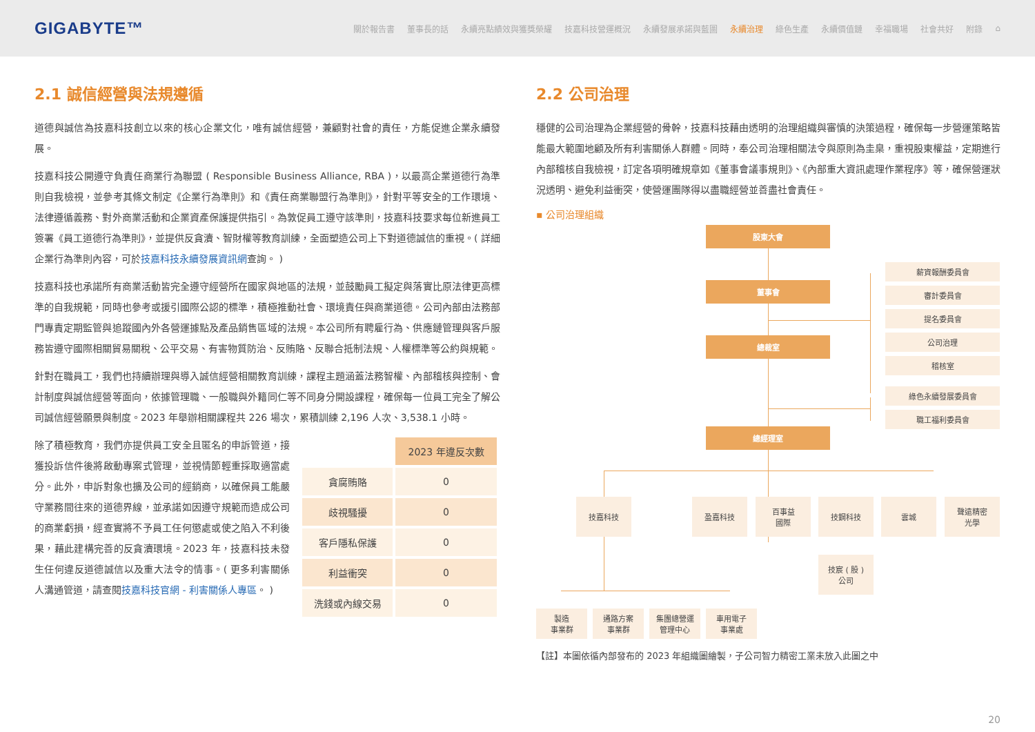GIGABYTE™ 關於報告書 董事長的話 永續亮點績效與獲獎榮耀 技嘉科技營運概況 永續發展承諾與藍圖 永續治理 綠色生產 永續價值鏈 幸福職場 社會共好 附錄 ⌂
2.1 誠信經營與法規遵循
道德與誠信為技嘉科技創立以來的核心企業文化，唯有誠信經營，兼顧對社會的責任，方能促進企業永續發展。
技嘉科技公開遵守負責任商業行為聯盟 ( Responsible Business Alliance, RBA )，以最高企業道德行為準則自我檢視，並參考其條文制定《企業行為準則》和《責任商業聯盟行為準則》，針對平等安全的工作環境、法律遵循義務、對外商業活動和企業資產保護提供指引。為敦促員工遵守該準則，技嘉科技要求每位新進員工簽署《員工道德行為準則》，並提供反貪瀆、智財權等教育訓練，全面塑造公司上下對道德誠信的重視。( 詳細企業行為準則內容，可於技嘉科技永續發展資訊網查詢。 )
技嘉科技也承諾所有商業活動皆完全遵守經營所在國家與地區的法規，並鼓勵員工擬定與落實比原法律更高標準的自我規範，同時也參考或援引國際公認的標準，積極推動社會、環境責任與商業道德。公司內部由法務部門專責定期監管與追蹤國內外各營運據點及產品銷售區域的法規。本公司所有聘雇行為、供應鏈管理與客戶服務皆遵守國際相關貿易關稅、公平交易、有害物質防治、反賄賂、反聯合抵制法規、人權標準等公約與規範。
針對在職員工，我們也持續辦理與導入誠信經營相關教育訓練，課程主題涵蓋法務智權、內部稽核與控制、會計制度與誠信經營等面向，依據管理職、一般職與外籍同仁等不同身分開設課程，確保每一位員工完全了解公司誠信經營願景與制度。2023 年舉辦相關課程共 226 場次，累積訓練 2,196 人次、3,538.1 小時。
除了積極教育，我們亦提供員工安全且匿名的申訴管道，接獲投訴信件後將啟動專案式管理，並視情節輕重採取適當處分。此外，申訴對象也擴及公司的經銷商，以確保員工能嚴守業務間往來的道德界線，並承諾如因遵守規範而造成公司的商業虧損，經查實將不予員工任何懲處或使之陷入不利後果，藉此建構完善的反貪瀆環境。2023 年，技嘉科技未發生任何違反道德誠信以及重大法令的情事。( 更多利害關係人溝通管道，請查閱技嘉科技官網 - 利害關係人專區。 )
| | 2023 年違反次數 |
| 貪腐賄賂 | 0 |
| 歧視騷擾 | 0 |
| 客戶隱私保護 | 0 |
| 利益衝突 | 0 |
| 洗錢或內線交易 | 0 |
2.2 公司治理
穩健的公司治理為企業經營的骨幹，技嘉科技藉由透明的治理組織與審慎的決策過程，確保每一步營運策略皆能最大範圍地顧及所有利害關係人群體。同時，奉公司治理相關法令與原則為圭臬，重視股東權益，定期進行內部稽核自我檢視，訂定各項明確規章如《董事會議事規則》、《內部重大資訊處理作業程序》等，確保營運狀況透明、避免利益衝突，使營運團隊得以盡職經營並善盡社會責任。
▪ 公司治理組織
股東大會
董事會
總裁室
總經理室
薪資報酬委員會
審計委員會
提名委員會
公司治理
稽核室
綠色永續發展委員會
職工福利委員會
技嘉科技 盈嘉科技
百事益
國際
技鋼科技 雲城
聲遠精密
光學
技宸 ( 股 )
公司
製造
事業群
通路方案
事業群
集團總營運
管理中心
車用電子
事業處
【註】本圖依循內部發布的 2023 年組織圖繪製，子公司智力精密工業未放入此圖之中
20